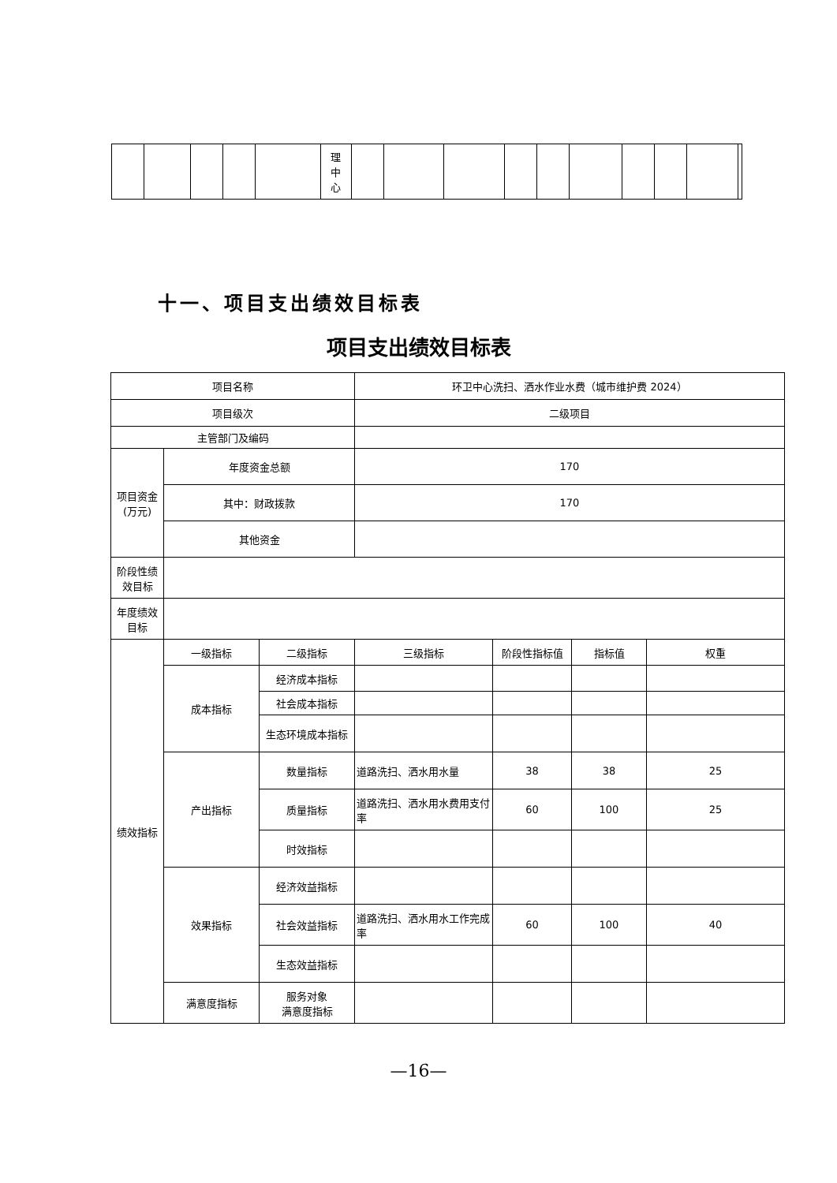| | | | | | 理 中 心 | | | | | | | | | | |
十一、项目支出绩效目标表
项目支出绩效目标表
| 项目名称 | | | 环卫中心洗扫、洒水作业水费（城市维护费 2024） | | | |
| 项目级次 | | | 二级项目 | | | |
| 主管部门及编码 | | | | | | |
| 项目资金 (万元) | 年度资金总额 | | 170 | | | |
| | 其中：财政拨款 | | 170 | | | |
| | 其他资金 | | | | | |
| 阶段性绩效目标 | | | | | | |
| 年度绩效目标 | | | | | | |
| 绩效指标 | 一级指标 | 二级指标 | 三级指标 | 阶段性指标值 | 指标值 | 权重 |
| | 成本指标 | 经济成本指标 | | | | |
| | | 社会成本指标 | | | | |
| | | 生态环境成本指标 | | | | |
| | 产出指标 | 数量指标 | 道路洗扫、洒水用水量 | 38 | 38 | 25 |
| | | 质量指标 | 道路洗扫、洒水用水费用支付率 | 60 | 100 | 25 |
| | | 时效指标 | | | | |
| | 效果指标 | 经济效益指标 | | | | |
| | | 社会效益指标 | 道路洗扫、洒水用水工作完成率 | 60 | 100 | 40 |
| | | 生态效益指标 | | | | |
| | 满意度指标 | 服务对象 满意度指标 | | | | |
—16—